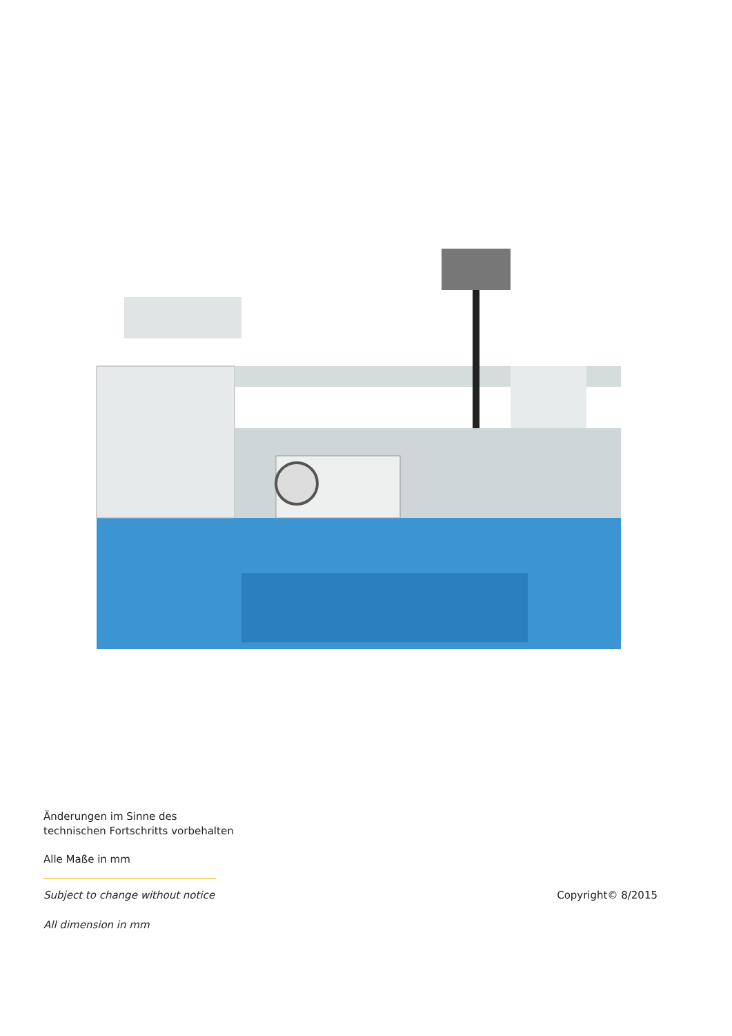Änderungen im Sinne des
technischen Fortschritts vorbehalten
Alle Maße in mm
Subject to change without notice
Copyright© 8/2015
All dimension in mm